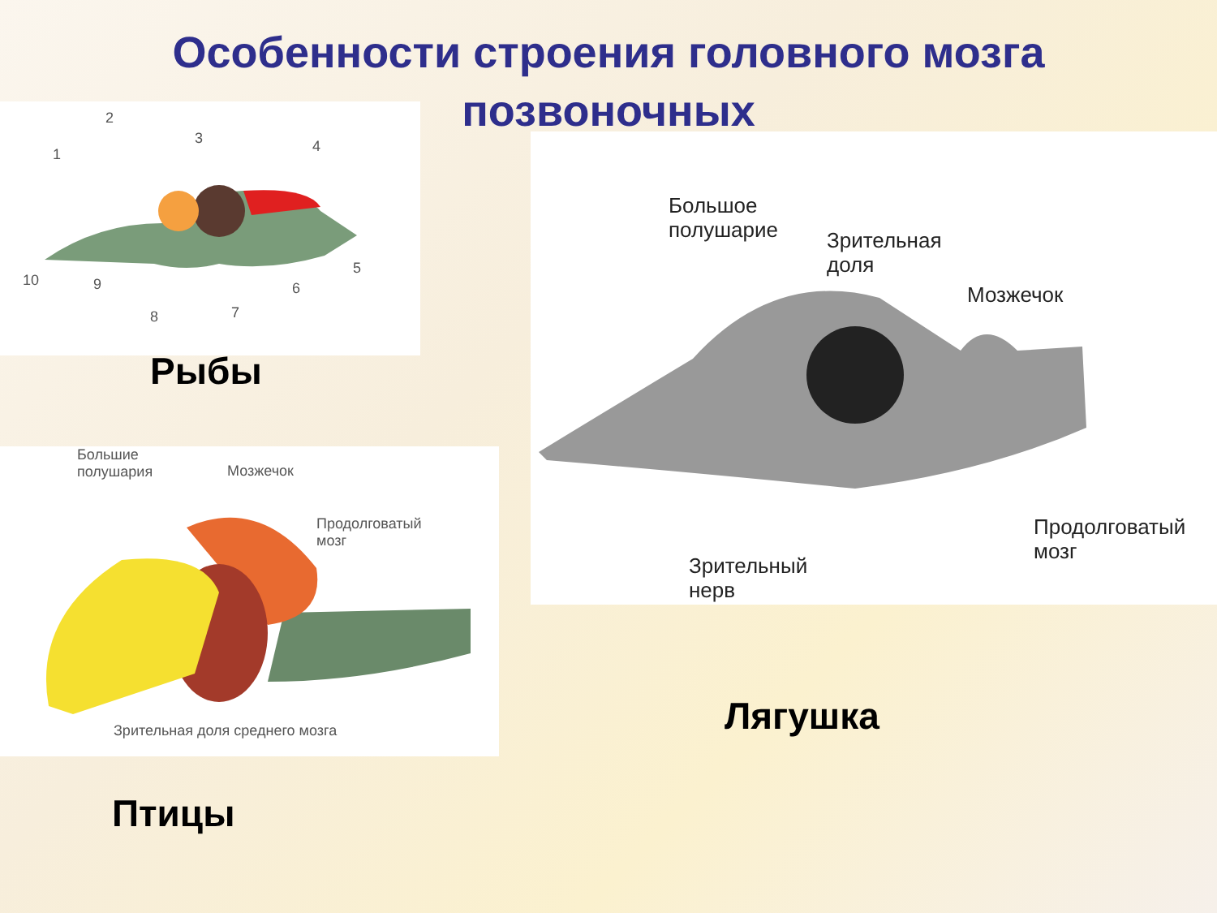Особенности строения головного мозга позвоночных
2
3 4
1
10 9
8 7
6
5
Рыбы
Большое
полушарие
Зрительная
доля
Мозжечок
Продолговатый
мозг
Зрительный
нерв
Лягушка
Большие
полушария
Мозжечок
Продолговатый
мозг
Зрительная доля среднего мозга
Птицы